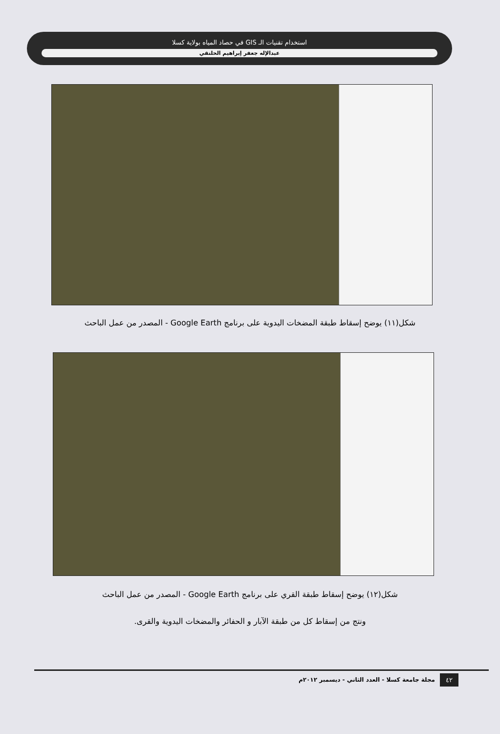استخدام تقنيات الـ GIS في حصاد المياه بولاية كسلا
عبدالإله جعفر إبراهيم الحلنقي
شكل(١١) يوضح إسقاط طبقة المضخات اليدوية على برنامج Google Earth - المصدر من عمل الباحث
شكل(١٢) يوضح إسقاط طبقة القري على برنامج Google Earth - المصدر من عمل الباحث
ونتج من إسقاط كل من طبقة الآبار و الحفائر والمضخات اليدوية والقرى.
٤٢
مجلة جامعة كسلا - العدد الثاني - ديسمبر ٢٠١٢م